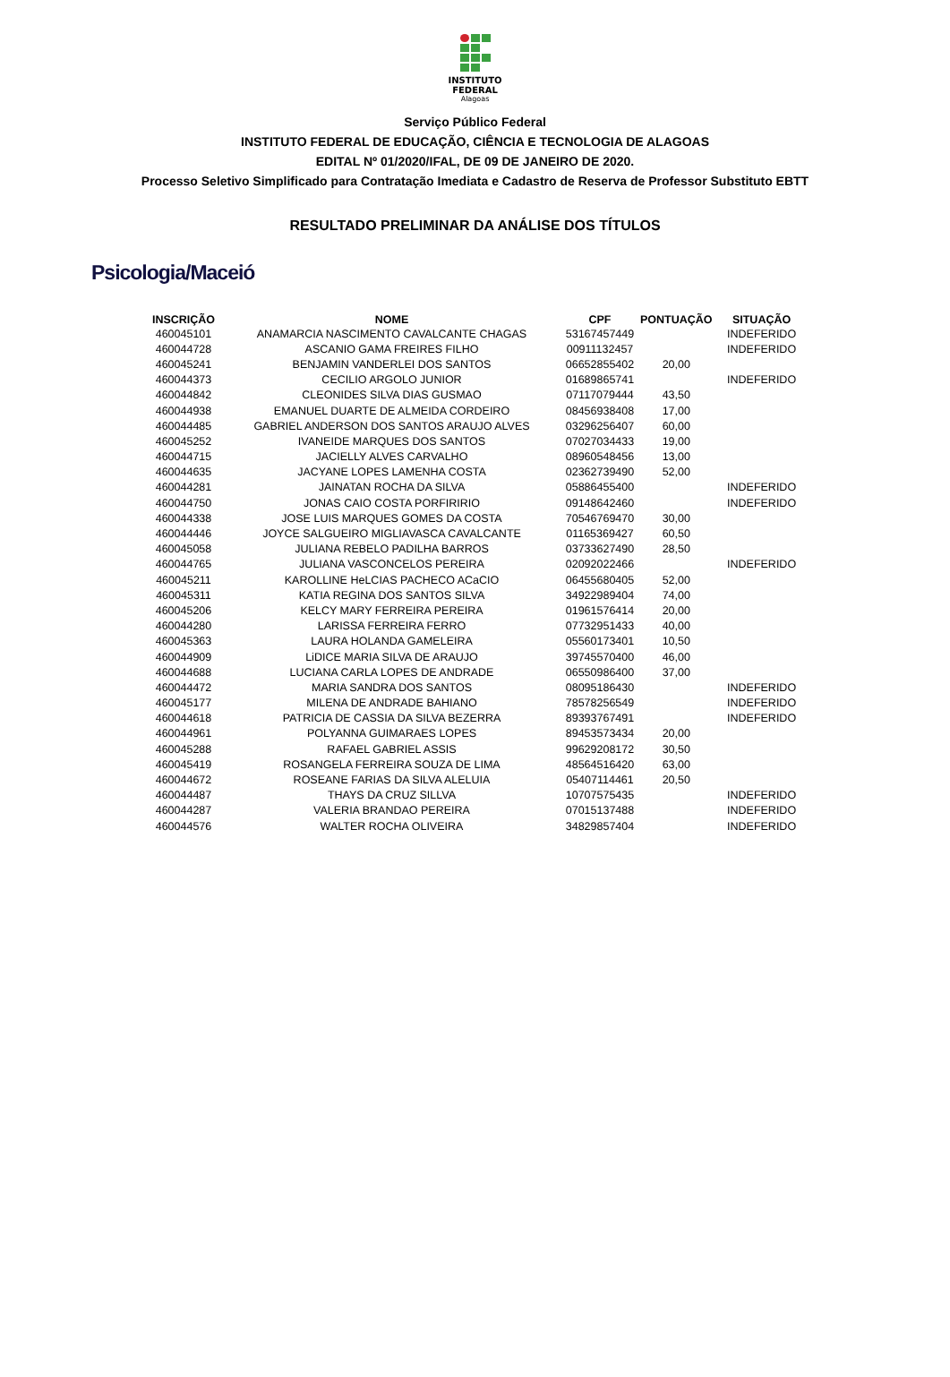INSTITUTO
FEDERAL
Alagoas
Serviço Público Federal
INSTITUTO FEDERAL DE EDUCAÇÃO, CIÊNCIA E TECNOLOGIA DE ALAGOAS
EDITAL Nº 01/2020/IFAL, DE 09 DE JANEIRO DE 2020.
Processo Seletivo Simplificado para Contratação Imediata e Cadastro de Reserva de Professor Substituto EBTT
RESULTADO PRELIMINAR DA ANÁLISE DOS TÍTULOS
Psicologia/Maceió
| INSCRIÇÃO | NOME | CPF | PONTUAÇÃO | SITUAÇÃO |
| --- | --- | --- | --- | --- |
| 460045101 | ANAMARCIA NASCIMENTO CAVALCANTE CHAGAS | 53167457449 | | INDEFERIDO |
| 460044728 | ASCANIO GAMA FREIRES FILHO | 00911132457 | | INDEFERIDO |
| 460045241 | BENJAMIN VANDERLEI DOS SANTOS | 06652855402 | 20,00 | |
| 460044373 | CECILIO ARGOLO JUNIOR | 01689865741 | | INDEFERIDO |
| 460044842 | CLEONIDES SILVA DIAS GUSMAO | 07117079444 | 43,50 | |
| 460044938 | EMANUEL DUARTE DE ALMEIDA CORDEIRO | 08456938408 | 17,00 | |
| 460044485 | GABRIEL ANDERSON DOS SANTOS ARAUJO ALVES | 03296256407 | 60,00 | |
| 460045252 | IVANEIDE MARQUES DOS SANTOS | 07027034433 | 19,00 | |
| 460044715 | JACIELLY ALVES CARVALHO | 08960548456 | 13,00 | |
| 460044635 | JACYANE LOPES LAMENHA COSTA | 02362739490 | 52,00 | |
| 460044281 | JAINATAN ROCHA DA SILVA | 05886455400 | | INDEFERIDO |
| 460044750 | JONAS CAIO COSTA PORFIRIRIO | 09148642460 | | INDEFERIDO |
| 460044338 | JOSE LUIS MARQUES GOMES DA COSTA | 70546769470 | 30,00 | |
| 460044446 | JOYCE SALGUEIRO MIGLIAVASCA CAVALCANTE | 01165369427 | 60,50 | |
| 460045058 | JULIANA REBELO PADILHA BARROS | 03733627490 | 28,50 | |
| 460044765 | JULIANA VASCONCELOS PEREIRA | 02092022466 | | INDEFERIDO |
| 460045211 | KAROLLINE HeLCIAS PACHECO ACaCIO | 06455680405 | 52,00 | |
| 460045311 | KATIA REGINA DOS SANTOS SILVA | 34922989404 | 74,00 | |
| 460045206 | KELCY MARY FERREIRA PEREIRA | 01961576414 | 20,00 | |
| 460044280 | LARISSA FERREIRA FERRO | 07732951433 | 40,00 | |
| 460045363 | LAURA HOLANDA GAMELEIRA | 05560173401 | 10,50 | |
| 460044909 | LiDICE MARIA SILVA DE ARAUJO | 39745570400 | 46,00 | |
| 460044688 | LUCIANA CARLA LOPES DE ANDRADE | 06550986400 | 37,00 | |
| 460044472 | MARIA SANDRA DOS SANTOS | 08095186430 | | INDEFERIDO |
| 460045177 | MILENA DE ANDRADE BAHIANO | 78578256549 | | INDEFERIDO |
| 460044618 | PATRICIA DE CASSIA DA SILVA BEZERRA | 89393767491 | | INDEFERIDO |
| 460044961 | POLYANNA GUIMARAES LOPES | 89453573434 | 20,00 | |
| 460045288 | RAFAEL GABRIEL ASSIS | 99629208172 | 30,50 | |
| 460045419 | ROSANGELA FERREIRA SOUZA DE LIMA | 48564516420 | 63,00 | |
| 460044672 | ROSEANE FARIAS DA SILVA ALELUIA | 05407114461 | 20,50 | |
| 460044487 | THAYS DA CRUZ SILLVA | 10707575435 | | INDEFERIDO |
| 460044287 | VALERIA BRANDAO PEREIRA | 07015137488 | | INDEFERIDO |
| 460044576 | WALTER ROCHA OLIVEIRA | 34829857404 | | INDEFERIDO |